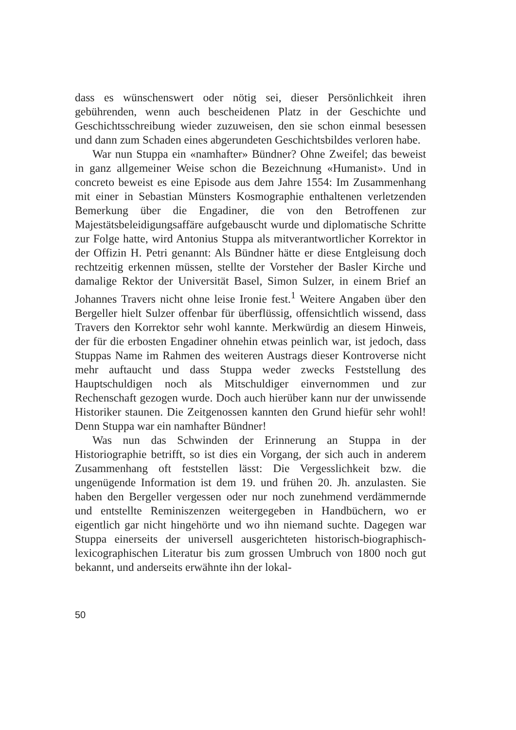dass es wünschenswert oder nötig sei, dieser Persönlichkeit ihren gebührenden, wenn auch bescheidenen Platz in der Geschichte und Geschichtsschreibung wieder zuzuweisen, den sie schon einmal besessen und dann zum Schaden eines abgerundeten Geschichtsbildes verloren habe.
War nun Stuppa ein «namhafter» Bündner? Ohne Zweifel; das beweist in ganz allgemeiner Weise schon die Bezeichnung «Humanist». Und in concreto beweist es eine Episode aus dem Jahre 1554: Im Zusammenhang mit einer in Sebastian Münsters Kosmographie enthaltenen verletzenden Bemerkung über die Engadiner, die von den Betroffenen zur Majestätsbeleidigungsaffäre aufgebauscht wurde und diplomatische Schritte zur Folge hatte, wird Antonius Stuppa als mitverantwortlicher Korrektor in der Offizin H. Petri genannt: Als Bündner hätte er diese Entgleisung doch rechtzeitig erkennen müssen, stellte der Vorsteher der Basler Kirche und damalige Rektor der Universität Basel, Simon Sulzer, in einem Brief an Johannes Travers nicht ohne leise Ironie fest.<sup>1</sup> Weitere Angaben über den Bergeller hielt Sulzer offenbar für überflüssig, offensichtlich wissend, dass Travers den Korrektor sehr wohl kannte. Merkwürdig an diesem Hinweis, der für die erbosten Engadiner ohnehin etwas peinlich war, ist jedoch, dass Stuppas Name im Rahmen des weiteren Austrags dieser Kontroverse nicht mehr auftaucht und dass Stuppa weder zwecks Feststellung des Hauptschuldigen noch als Mitschuldiger einvernommen und zur Rechenschaft gezogen wurde. Doch auch hierüber kann nur der unwissende Historiker staunen. Die Zeitgenossen kannten den Grund hiefür sehr wohl! Denn Stuppa war ein namhafter Bündner!
Was nun das Schwinden der Erinnerung an Stuppa in der Historiographie betrifft, so ist dies ein Vorgang, der sich auch in anderem Zusammenhang oft feststellen lässt: Die Vergesslichkeit bzw. die ungenügende Information ist dem 19. und frühen 20. Jh. anzulasten. Sie haben den Bergeller vergessen oder nur noch zunehmend verdämmernde und entstellte Reminiszenzen weitergegeben in Handbüchern, wo er eigentlich gar nicht hingehörte und wo ihn niemand suchte. Dagegen war Stuppa einerseits der universell ausgerichteten historisch-biographisch-lexicographischen Literatur bis zum grossen Umbruch von 1800 noch gut bekannt, und anderseits erwähnte ihn der lokal-
50